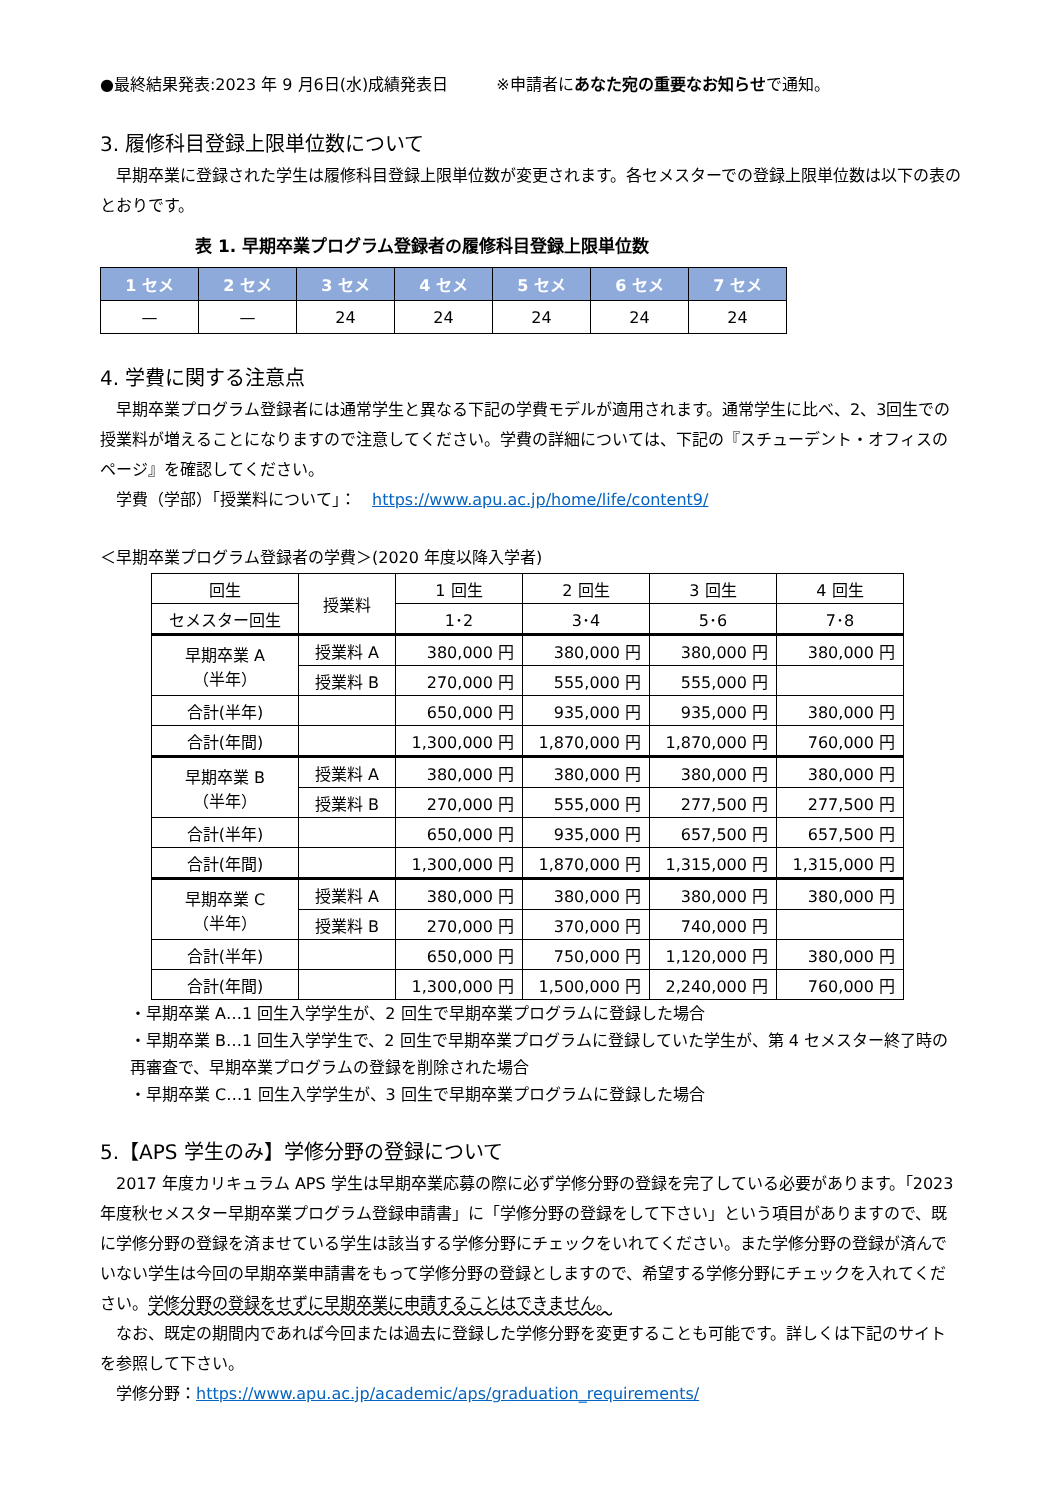●最終結果発表:2023 年 9 月6日(水)成績発表日　　　※申請者にあなた宛の重要なお知らせで通知。
3. 履修科目登録上限単位数について
　早期卒業に登録された学生は履修科目登録上限単位数が変更されます。各セメスターでの登録上限単位数は以下の表のとおりです。
表 1. 早期卒業プログラム登録者の履修科目登録上限単位数
| 1 セメ | 2 セメ | 3 セメ | 4 セメ | 5 セメ | 6 セメ | 7 セメ |
| --- | --- | --- | --- | --- | --- | --- |
| — | — | 24 | 24 | 24 | 24 | 24 |
4. 学費に関する注意点
　早期卒業プログラム登録者には通常学生と異なる下記の学費モデルが適用されます。通常学生に比べ、2、3回生での授業料が増えることになりますので注意してください。学費の詳細については、下記の『スチューデント・オフィスのページ』を確認してください。
　学費（学部）「授業料について」：　https://www.apu.ac.jp/home/life/content9/
＜早期卒業プログラム登録者の学費＞(2020 年度以降入学者)
| 回生 | 授業料 | 1 回生 | 2 回生 | 3 回生 | 4 回生 |
| セメスター回生 | | 1･2 | 3･4 | 5･6 | 7･8 |
| 早期卒業 A （半年） | 授業料 A | 380,000 円 | 380,000 円 | 380,000 円 | 380,000 円 |
| | 授業料 B | 270,000 円 | 555,000 円 | 555,000 円 | |
| 合計(半年) | | 650,000 円 | 935,000 円 | 935,000 円 | 380,000 円 |
| 合計(年間) | | 1,300,000 円 | 1,870,000 円 | 1,870,000 円 | 760,000 円 |
| 早期卒業 B （半年） | 授業料 A | 380,000 円 | 380,000 円 | 380,000 円 | 380,000 円 |
| | 授業料 B | 270,000 円 | 555,000 円 | 277,500 円 | 277,500 円 |
| 合計(半年) | | 650,000 円 | 935,000 円 | 657,500 円 | 657,500 円 |
| 合計(年間) | | 1,300,000 円 | 1,870,000 円 | 1,315,000 円 | 1,315,000 円 |
| 早期卒業 C （半年） | 授業料 A | 380,000 円 | 380,000 円 | 380,000 円 | 380,000 円 |
| | 授業料 B | 270,000 円 | 370,000 円 | 740,000 円 | |
| 合計(半年) | | 650,000 円 | 750,000 円 | 1,120,000 円 | 380,000 円 |
| 合計(年間) | | 1,300,000 円 | 1,500,000 円 | 2,240,000 円 | 760,000 円 |
・早期卒業 A…1 回生入学学生が、2 回生で早期卒業プログラムに登録した場合
・早期卒業 B…1 回生入学学生で、2 回生で早期卒業プログラムに登録していた学生が、第 4 セメスター終了時の再審査で、早期卒業プログラムの登録を削除された場合
・早期卒業 C…1 回生入学学生が、3 回生で早期卒業プログラムに登録した場合
5.【APS 学生のみ】学修分野の登録について
　2017 年度カリキュラム APS 学生は早期卒業応募の際に必ず学修分野の登録を完了している必要があります。「2023 年度秋セメスター早期卒業プログラム登録申請書」に「学修分野の登録をして下さい」という項目がありますので、既に学修分野の登録を済ませている学生は該当する学修分野にチェックをいれてください。また学修分野の登録が済んでいない学生は今回の早期卒業申請書をもって学修分野の登録としますので、希望する学修分野にチェックを入れてください。学修分野の登録をせずに早期卒業に申請することはできません。
　なお、既定の期間内であれば今回または過去に登録した学修分野を変更することも可能です。詳しくは下記のサイトを参照して下さい。
　学修分野：https://www.apu.ac.jp/academic/aps/graduation_requirements/